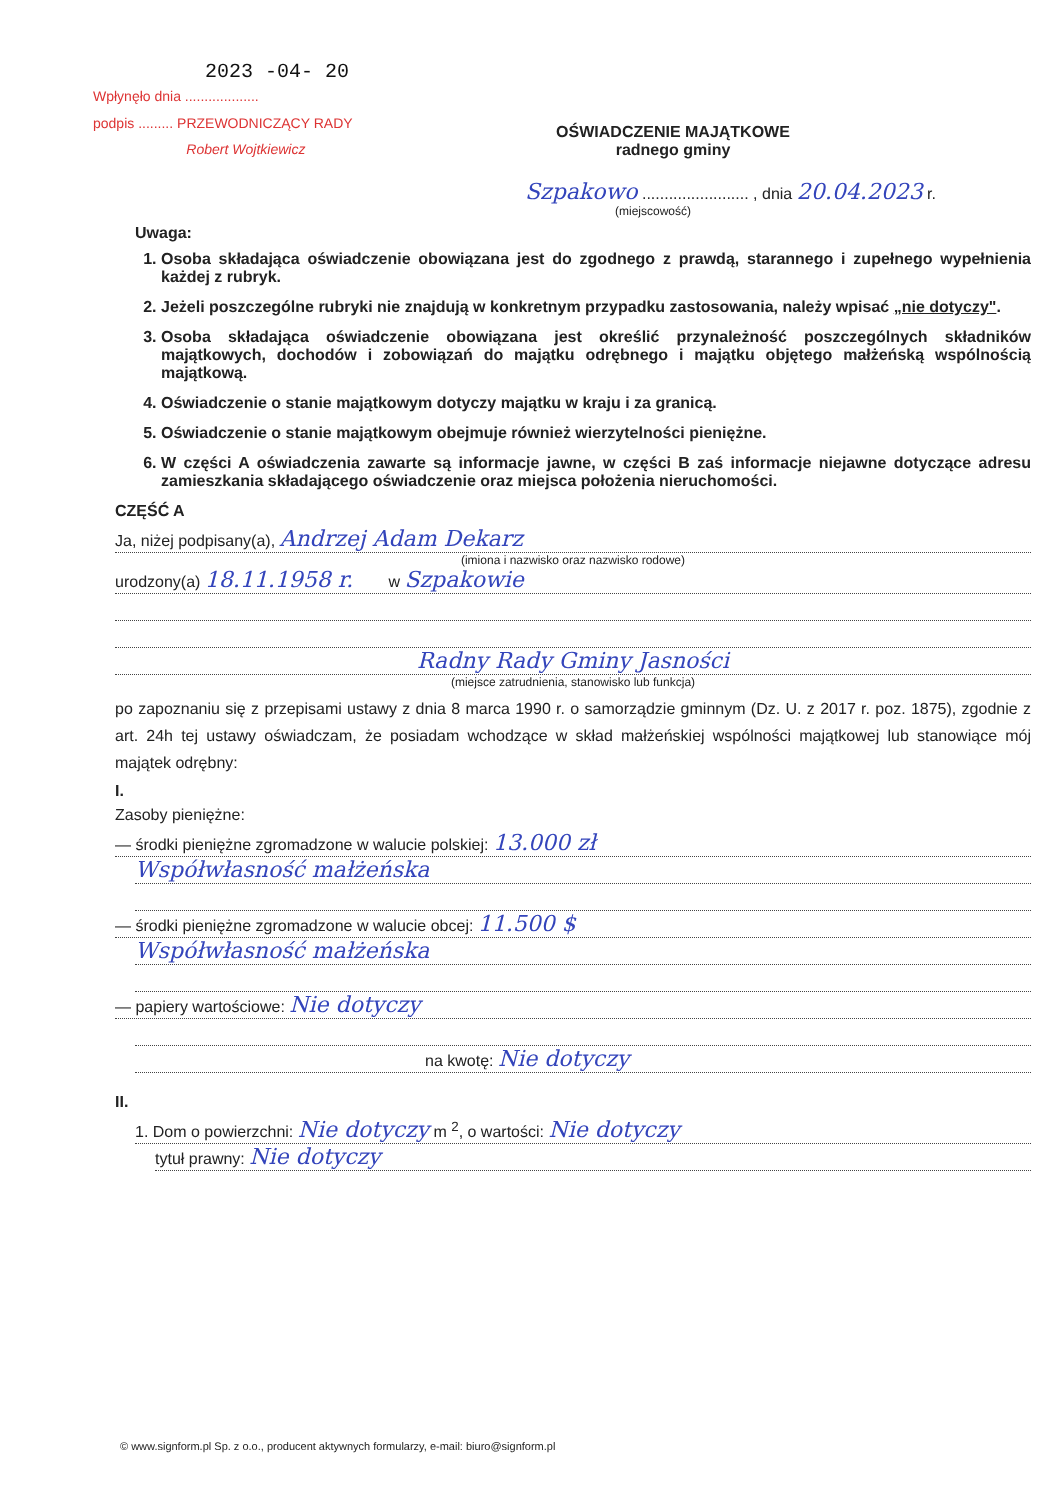2023 -04- 20
Wpłynęło dnia ...................
podpis ......... PRZEWODNICZĄCY RADY
Robert Wojtkiewicz
OŚWIADCZENIE MAJĄTKOWE
radnego gminy
Szpakowo ........................ , dnia 20.04.2023 r.
(miejscowość)
Uwaga:
1. Osoba składająca oświadczenie obowiązana jest do zgodnego z prawdą, starannego i zupełnego wypełnienia każdej z rubryk.
2. Jeżeli poszczególne rubryki nie znajdują w konkretnym przypadku zastosowania, należy wpisać „nie dotyczy".
3. Osoba składająca oświadczenie obowiązana jest określić przynależność poszczególnych składników majątkowych, dochodów i zobowiązań do majątku odrębnego i majątku objętego małżeńską wspólnością majątkową.
4. Oświadczenie o stanie majątkowym dotyczy majątku w kraju i za granicą.
5. Oświadczenie o stanie majątkowym obejmuje również wierzytelności pieniężne.
6. W części A oświadczenia zawarte są informacje jawne, w części B zaś informacje niejawne dotyczące adresu zamieszkania składającego oświadczenie oraz miejsca położenia nieruchomości.
CZĘŚĆ A
Ja, niżej podpisany(a), Andrzej Adam Dekarz
(imiona i nazwisko oraz nazwisko rodowe)
urodzony(a) 18.11.1958 r. w Szpakowie
Radny Rady Gminy Jasności
(miejsce zatrudnienia, stanowisko lub funkcja)
po zapoznaniu się z przepisami ustawy z dnia 8 marca 1990 r. o samorządzie gminnym (Dz. U. z 2017 r. poz. 1875), zgodnie z art. 24h tej ustawy oświadczam, że posiadam wchodzące w skład małżeńskiej wspólności majątkowej lub stanowiące mój majątek odrębny:
I.
Zasoby pieniężne:
— środki pieniężne zgromadzone w walucie polskiej: 13.000 zł
Współwłasność małżeńska
— środki pieniężne zgromadzone w walucie obcej: 11.500 $
Współwłasność małżeńska
— papiery wartościowe: Nie dotyczy
na kwotę: Nie dotyczy
II.
1. Dom o powierzchni: Nie dotyczy m <sup>2</sup>, o wartości: Nie dotyczy
tytuł prawny: Nie dotyczy
© www.signform.pl Sp. z o.o., producent aktywnych formularzy, e-mail: biuro@signform.pl